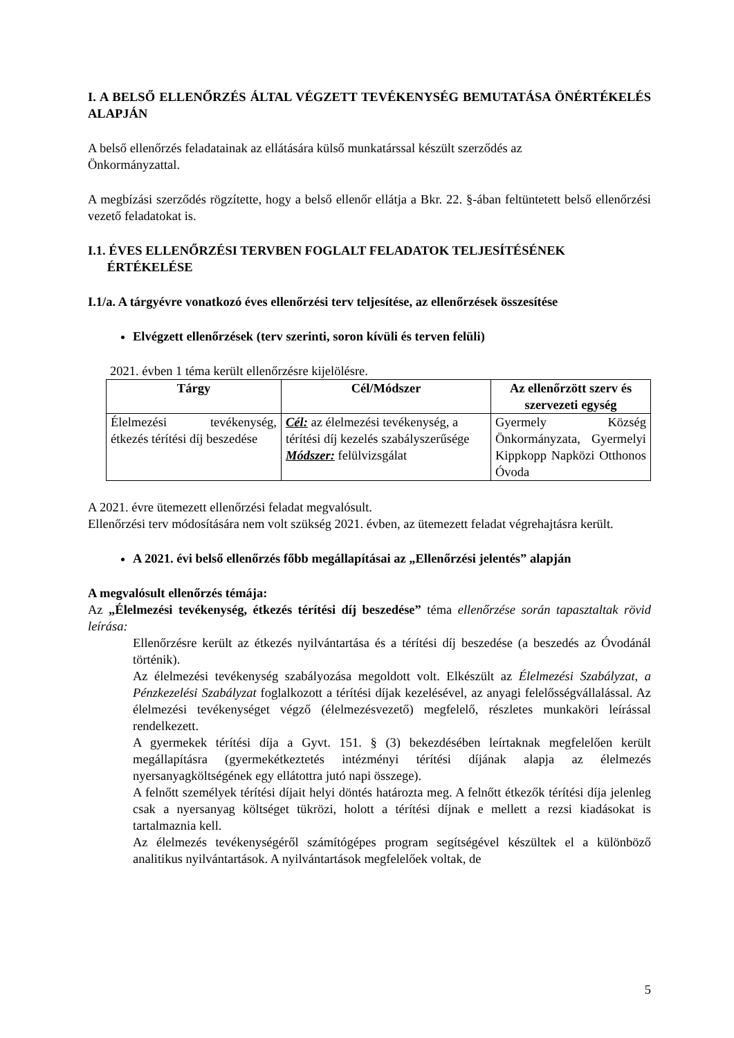I. A BELSŐ ELLENŐRZÉS ÁLTAL VÉGZETT TEVÉKENYSÉG BEMUTATÁSA ÖNÉRTÉKELÉS ALAPJÁN
A belső ellenőrzés feladatainak az ellátására külső munkatárssal készült szerződés az
Önkormányzattal.
A megbízási szerződés rögzítette, hogy a belső ellenőr ellátja a Bkr. 22. §-ában feltüntetett belső ellenőrzési vezető feladatokat is.
I.1. ÉVES ELLENŐRZÉSI TERVBEN FOGLALT FELADATOK TELJESÍTÉSÉNEK
ÉRTÉKELÉSE
I.1/a. A tárgyévre vonatkozó éves ellenőrzési terv teljesítése, az ellenőrzések összesítése
Elvégzett ellenőrzések (terv szerinti, soron kívüli és terven felüli)
2021. évben 1 téma került ellenőrzésre kijelölésre.
| Tárgy | Cél/Módszer | Az ellenőrzött szerv és szervezeti egység |
| --- | --- | --- |
| Élelmezési tevékenység, étkezés térítési díj beszedése | Cél: az élelmezési tevékenység, a térítési díj kezelés szabályszerűsége Módszer: felülvizsgálat | Gyermely Község Önkormányzata, Gyermelyi Kippkopp Napközi Otthonos Óvoda |
A 2021. évre ütemezett ellenőrzési feladat megvalósult.
Ellenőrzési terv módosítására nem volt szükség 2021. évben, az ütemezett feladat végrehajtásra került.
A 2021. évi belső ellenőrzés főbb megállapításai az „Ellenőrzési jelentés” alapján
A megvalósult ellenőrzés témája:
Az „Élelmezési tevékenység, étkezés térítési díj beszedése” téma ellenőrzése során tapasztaltak rövid leírása:
Ellenőrzésre került az étkezés nyilvántartása és a térítési díj beszedése (a beszedés az Óvodánál történik).
Az élelmezési tevékenység szabályozása megoldott volt. Elkészült az Élelmezési Szabályzat, a Pénzkezelési Szabályzat foglalkozott a térítési díjak kezelésével, az anyagi felelősségvállalással. Az élelmezési tevékenységet végző (élelmezésvezető) megfelelő, részletes munkaköri leírással rendelkezett.
A gyermekek térítési díja a Gyvt. 151. § (3) bekezdésében leírtaknak megfelelően került megállapításra (gyermekétkeztetés intézményi térítési díjának alapja az élelmezés nyersanyagköltségének egy ellátottra jutó napi összege).
A felnőtt személyek térítési díjait helyi döntés határozta meg. A felnőtt étkezők térítési díja jelenleg csak a nyersanyag költséget tükrözi, holott a térítési díjnak e mellett a rezsi kiadásokat is tartalmaznia kell.
Az élelmezés tevékenységéről számítógépes program segítségével készültek el a különböző analitikus nyilvántartások. A nyilvántartások megfelelőek voltak, de
5